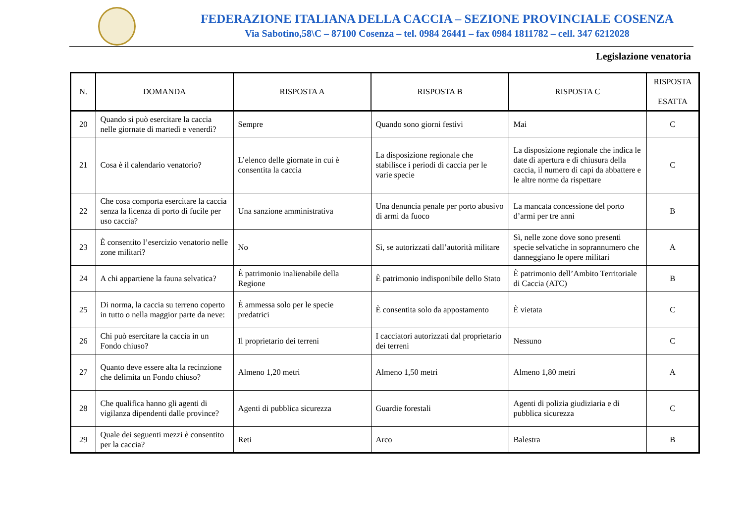FEDERAZIONE ITALIANA DELLA CACCIA – SEZIONE PROVINCIALE COSENZA
Via Sabotino,58\C – 87100 Cosenza – tel. 0984 26441 – fax 0984 1811782 – cell. 347 6212028
Legislazione venatoria
| N. | DOMANDA | RISPOSTA A | RISPOSTA B | RISPOSTA C | RISPOSTA ESATTA |
| --- | --- | --- | --- | --- | --- |
| 20 | Quando si può esercitare la caccia nelle giornate di martedì e venerdì? | Sempre | Quando sono giorni festivi | Mai | C |
| 21 | Cosa è il calendario venatorio? | L’elenco delle giornate in cui è consentita la caccia | La disposizione regionale che stabilisce i periodi di caccia per le varie specie | La disposizione regionale che indica le date di apertura e di chiusura della caccia, il numero di capi da abbattere e le altre norme da rispettare | C |
| 22 | Che cosa comporta esercitare la caccia senza la licenza di porto di fucile per uso caccia? | Una sanzione amministrativa | Una denuncia penale per porto abusivo di armi da fuoco | La mancata concessione del porto d’armi per tre anni | B |
| 23 | È consentito l’esercizio venatorio nelle zone militari? | No | Sì, se autorizzati dall’autorità militare | Sì, nelle zone dove sono presenti specie selvatiche in soprannumero che danneggiano le opere militari | A |
| 24 | A chi appartiene la fauna selvatica? | È patrimonio inalienabile della Regione | È patrimonio indisponibile dello Stato | È patrimonio dell’Ambito Territoriale di Caccia (ATC) | B |
| 25 | Di norma, la caccia su terreno coperto in tutto o nella maggior parte da neve: | È ammessa solo per le specie predatrici | È consentita solo da appostamento | È vietata | C |
| 26 | Chi può esercitare la caccia in un Fondo chiuso? | Il proprietario dei terreni | I cacciatori autorizzati dal proprietario dei terreni | Nessuno | C |
| 27 | Quanto deve essere alta la recinzione che delimita un Fondo chiuso? | Almeno 1,20 metri | Almeno 1,50 metri | Almeno 1,80 metri | A |
| 28 | Che qualifica hanno gli agenti di vigilanza dipendenti dalle province? | Agenti di pubblica sicurezza | Guardie forestali | Agenti di polizia giudiziaria e di pubblica sicurezza | C |
| 29 | Quale dei seguenti mezzi è consentito per la caccia? | Reti | Arco | Balestra | B |